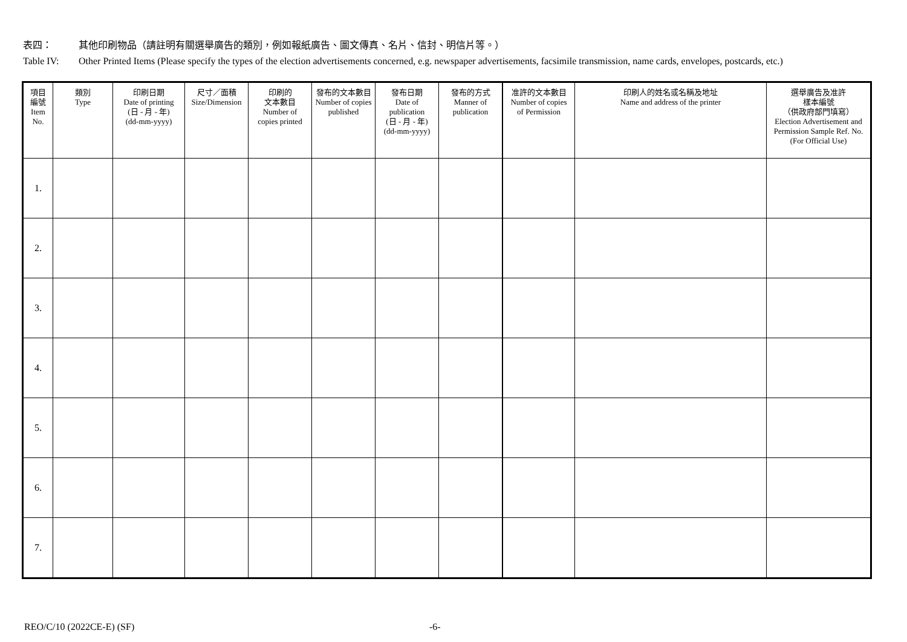表四： 其他印刷物品（請註明有關選舉廣告的類別，例如報紙廣告、圖文傳真、名片、信封、明信片等。）
Table IV: Other Printed Items (Please specify the types of the election advertisements concerned, e.g. newspaper advertisements, facsimile transmission, name cards, envelopes, postcards, etc.)
| 項目 編號 Item No. | 類別 Type | 印刷日期 Date of printing (日 - 月 - 年) (dd-mm-yyyy) | 尺寸／面積 Size/Dimension | 印刷的 文本數目 Number of copies printed | 發布的文本數目 Number of copies published | 發布日期 Date of publication (日 - 月 - 年) (dd-mm-yyyy) | 發布的方式 Manner of publication | 准許的文本數目 Number of copies of Permission | 印刷人的姓名或名稱及地址 Name and address of the printer | 選舉廣告及准許 樣本編號 （供政府部門填寫） Election Advertisement and Permission Sample Ref. No. (For Official Use) |
| --- | --- | --- | --- | --- | --- | --- | --- | --- | --- | --- |
| 1. | | | | | | | | | | |
| 2. | | | | | | | | | | |
| 3. | | | | | | | | | | |
| 4. | | | | | | | | | | |
| 5. | | | | | | | | | | |
| 6. | | | | | | | | | | |
| 7. | | | | | | | | | | |
REO/C/10 (2022CE-E) (SF) -6-